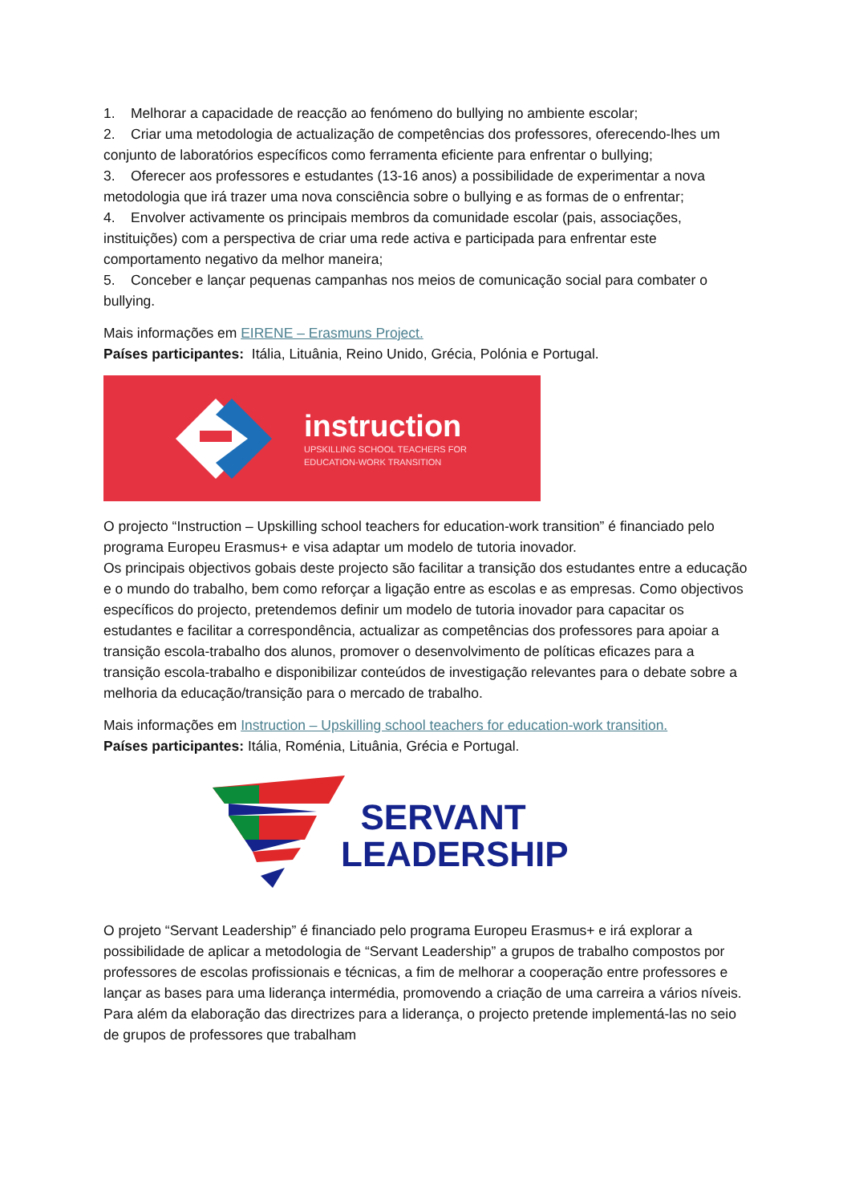1. Melhorar a capacidade de reacção ao fenómeno do bullying no ambiente escolar;
2. Criar uma metodologia de actualização de competências dos professores, oferecendo-lhes um conjunto de laboratórios específicos como ferramenta eficiente para enfrentar o bullying;
3. Oferecer aos professores e estudantes (13-16 anos) a possibilidade de experimentar a nova metodologia que irá trazer uma nova consciência sobre o bullying e as formas de o enfrentar;
4. Envolver activamente os principais membros da comunidade escolar (pais, associações, instituições) com a perspectiva de criar uma rede activa e participada para enfrentar este comportamento negativo da melhor maneira;
5. Conceber e lançar pequenas campanhas nos meios de comunicação social para combater o bullying.
Mais informações em EIRENE – Erasmuns Project.
Países participantes: Itália, Lituânia, Reino Unido, Grécia, Polónia e Portugal.
instruction
UPSKILLING SCHOOL TEACHERS FOR
EDUCATION-WORK TRANSITION
O projecto “Instruction – Upskilling school teachers for education-work transition” é financiado pelo programa Europeu Erasmus+ e visa adaptar um modelo de tutoria inovador.
Os principais objectivos gobais deste projecto são facilitar a transição dos estudantes entre a educação e o mundo do trabalho, bem como reforçar a ligação entre as escolas e as empresas. Como objectivos específicos do projecto, pretendemos definir um modelo de tutoria inovador para capacitar os estudantes e facilitar a correspondência, actualizar as competências dos professores para apoiar a transição escola-trabalho dos alunos, promover o desenvolvimento de políticas eficazes para a transição escola-trabalho e disponibilizar conteúdos de investigação relevantes para o debate sobre a melhoria da educação/transição para o mercado de trabalho.
Mais informações em Instruction – Upskilling school teachers for education-work transition.
Países participantes: Itália, Roménia, Lituânia, Grécia e Portugal.
SERVANT
LEADERSHIP
O projeto “Servant Leadership” é financiado pelo programa Europeu Erasmus+ e irá explorar a possibilidade de aplicar a metodologia de “Servant Leadership” a grupos de trabalho compostos por professores de escolas profissionais e técnicas, a fim de melhorar a cooperação entre professores e lançar as bases para uma liderança intermédia, promovendo a criação de uma carreira a vários níveis. Para além da elaboração das directrizes para a liderança, o projecto pretende implementá-las no seio de grupos de professores que trabalham